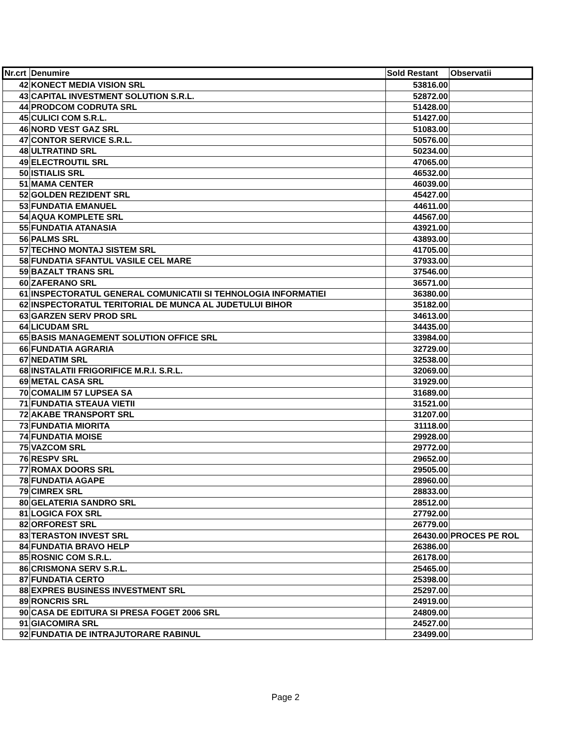| Nr.crt | Denumire | Sold Restant | Observatii |
| --- | --- | --- | --- |
| 42 | KONECT MEDIA VISION SRL | 53816.00 | |
| 43 | CAPITAL INVESTMENT SOLUTION S.R.L. | 52872.00 | |
| 44 | PRODCOM CODRUTA SRL | 51428.00 | |
| 45 | CULICI COM S.R.L. | 51427.00 | |
| 46 | NORD VEST GAZ SRL | 51083.00 | |
| 47 | CONTOR SERVICE S.R.L. | 50576.00 | |
| 48 | ULTRATIND SRL | 50234.00 | |
| 49 | ELECTROUTIL SRL | 47065.00 | |
| 50 | ISTIALIS SRL | 46532.00 | |
| 51 | MAMA CENTER | 46039.00 | |
| 52 | GOLDEN REZIDENT SRL | 45427.00 | |
| 53 | FUNDATIA EMANUEL | 44611.00 | |
| 54 | AQUA KOMPLETE SRL | 44567.00 | |
| 55 | FUNDATIA ATANASIA | 43921.00 | |
| 56 | PALMS SRL | 43893.00 | |
| 57 | TECHNO MONTAJ SISTEM SRL | 41705.00 | |
| 58 | FUNDATIA SFANTUL VASILE CEL MARE | 37933.00 | |
| 59 | BAZALT TRANS SRL | 37546.00 | |
| 60 | ZAFERANO SRL | 36571.00 | |
| 61 | INSPECTORATUL GENERAL COMUNICATII SI TEHNOLOGIA INFORMATIEI | 36380.00 | |
| 62 | INSPECTORATUL TERITORIAL DE MUNCA AL JUDETULUI BIHOR | 35182.00 | |
| 63 | GARZEN SERV PROD SRL | 34613.00 | |
| 64 | LICUDAM SRL | 34435.00 | |
| 65 | BASIS MANAGEMENT SOLUTION OFFICE SRL | 33984.00 | |
| 66 | FUNDATIA AGRARIA | 32729.00 | |
| 67 | NEDATIM SRL | 32538.00 | |
| 68 | INSTALATII FRIGORIFICE M.R.I. S.R.L. | 32069.00 | |
| 69 | METAL CASA SRL | 31929.00 | |
| 70 | COMALIM 57 LUPSEA SA | 31689.00 | |
| 71 | FUNDATIA STEAUA VIETII | 31521.00 | |
| 72 | AKABE TRANSPORT SRL | 31207.00 | |
| 73 | FUNDATIA MIORITA | 31118.00 | |
| 74 | FUNDATIA MOISE | 29928.00 | |
| 75 | VAZCOM SRL | 29772.00 | |
| 76 | RESPV SRL | 29652.00 | |
| 77 | ROMAX DOORS SRL | 29505.00 | |
| 78 | FUNDATIA AGAPE | 28960.00 | |
| 79 | CIMREX SRL | 28833.00 | |
| 80 | GELATERIA SANDRO SRL | 28512.00 | |
| 81 | LOGICA FOX SRL | 27792.00 | |
| 82 | ORFOREST SRL | 26779.00 | |
| 83 | TERASTON INVEST SRL | 26430.00 | PROCES PE ROL |
| 84 | FUNDATIA BRAVO HELP | 26386.00 | |
| 85 | ROSNIC COM S.R.L. | 26178.00 | |
| 86 | CRISMONA SERV S.R.L. | 25465.00 | |
| 87 | FUNDATIA CERTO | 25398.00 | |
| 88 | EXPRES BUSINESS INVESTMENT SRL | 25297.00 | |
| 89 | RONCRIS SRL | 24919.00 | |
| 90 | CASA DE EDITURA SI PRESA FOGET 2006 SRL | 24809.00 | |
| 91 | GIACOMIRA SRL | 24527.00 | |
| 92 | FUNDATIA DE INTRAJUTORARE RABINUL | 23499.00 | |
Page 2